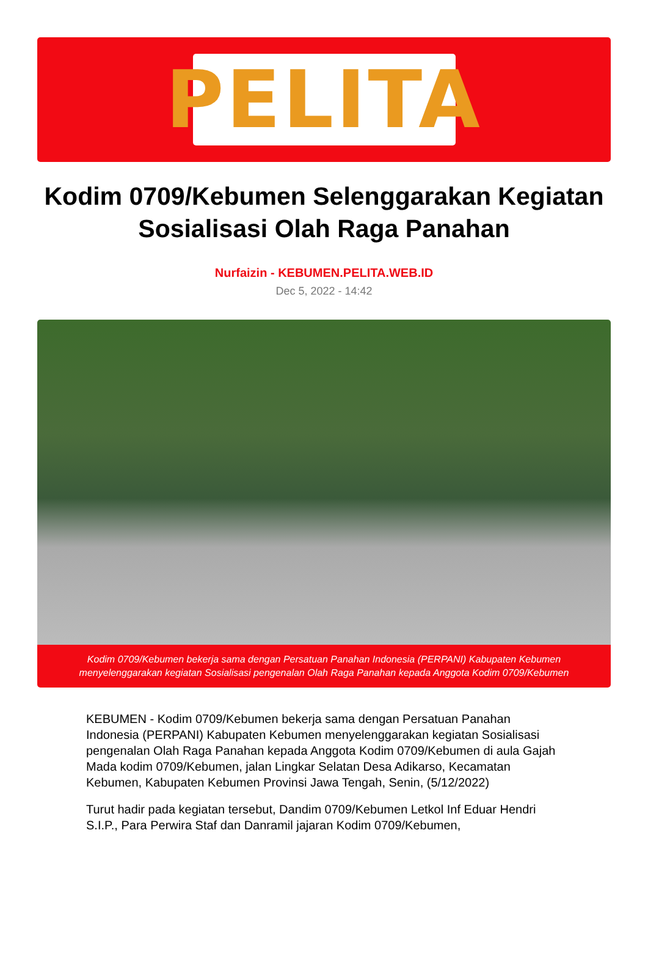PELITA
Kodim 0709/Kebumen Selenggarakan Kegiatan Sosialisasi Olah Raga Panahan
Nurfaizin - KEBUMEN.PELITA.WEB.ID
Dec 5, 2022 - 14:42
Kodim 0709/Kebumen bekerja sama dengan Persatuan Panahan Indonesia (PERPANI) Kabupaten Kebumen menyelenggarakan kegiatan Sosialisasi pengenalan Olah Raga Panahan kepada Anggota Kodim 0709/Kebumen
KEBUMEN - Kodim 0709/Kebumen bekerja sama dengan Persatuan Panahan Indonesia (PERPANI) Kabupaten Kebumen menyelenggarakan kegiatan Sosialisasi pengenalan Olah Raga Panahan kepada Anggota Kodim 0709/Kebumen di aula Gajah Mada kodim 0709/Kebumen, jalan Lingkar Selatan Desa Adikarso, Kecamatan Kebumen, Kabupaten Kebumen Provinsi Jawa Tengah, Senin, (5/12/2022)
Turut hadir pada kegiatan tersebut, Dandim 0709/Kebumen Letkol Inf Eduar Hendri S.I.P., Para Perwira Staf dan Danramil jajaran Kodim 0709/Kebumen,